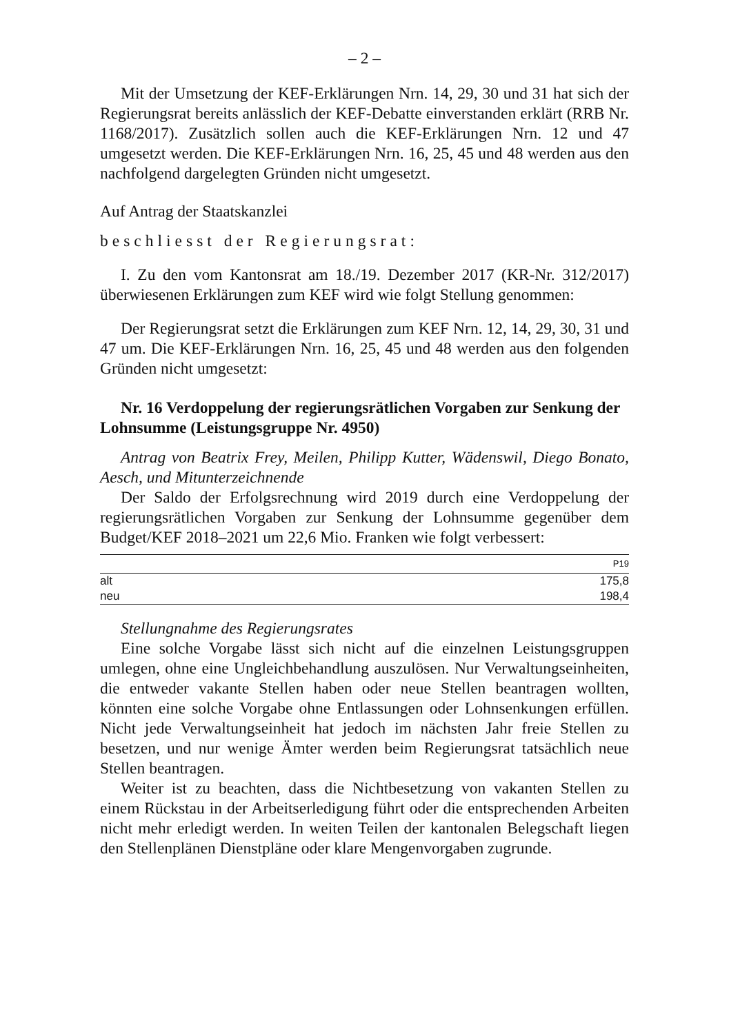– 2 –
Mit der Umsetzung der KEF-Erklärungen Nrn. 14, 29, 30 und 31 hat sich der Regierungsrat bereits anlässlich der KEF-Debatte einverstanden erklärt (RRB Nr. 1168/2017). Zusätzlich sollen auch die KEF-Erklärungen Nrn. 12 und 47 umgesetzt werden. Die KEF-Erklärungen Nrn. 16, 25, 45 und 48 werden aus den nachfolgend dargelegten Gründen nicht umgesetzt.
Auf Antrag der Staatskanzlei
beschliesst der Regierungsrat:
I. Zu den vom Kantonsrat am 18./19. Dezember 2017 (KR-Nr. 312/2017) überwiesenen Erklärungen zum KEF wird wie folgt Stellung genommen:
Der Regierungsrat setzt die Erklärungen zum KEF Nrn. 12, 14, 29, 30, 31 und 47 um. Die KEF-Erklärungen Nrn. 16, 25, 45 und 48 werden aus den folgenden Gründen nicht umgesetzt:
Nr. 16 Verdoppelung der regierungsrätlichen Vorgaben zur Senkung der Lohnsumme (Leistungsgruppe Nr. 4950)
Antrag von Beatrix Frey, Meilen, Philipp Kutter, Wädenswil, Diego Bonato, Aesch, und Mitunterzeichnende
Der Saldo der Erfolgsrechnung wird 2019 durch eine Verdoppelung der regierungsrätlichen Vorgaben zur Senkung der Lohnsumme gegenüber dem Budget/KEF 2018–2021 um 22,6 Mio. Franken wie folgt verbessert:
| | P19 |
| --- | --- |
| alt | 175,8 |
| neu | 198,4 |
Stellungnahme des Regierungsrates
Eine solche Vorgabe lässt sich nicht auf die einzelnen Leistungsgruppen umlegen, ohne eine Ungleichbehandlung auszulösen. Nur Verwaltungseinheiten, die entweder vakante Stellen haben oder neue Stellen beantragen wollten, könnten eine solche Vorgabe ohne Entlassungen oder Lohnsenkungen erfüllen. Nicht jede Verwaltungseinheit hat jedoch im nächsten Jahr freie Stellen zu besetzen, und nur wenige Ämter werden beim Regierungsrat tatsächlich neue Stellen beantragen.
Weiter ist zu beachten, dass die Nichtbesetzung von vakanten Stellen zu einem Rückstau in der Arbeitserledigung führt oder die entsprechenden Arbeiten nicht mehr erledigt werden. In weiten Teilen der kantonalen Belegschaft liegen den Stellenplänen Dienstpläne oder klare Mengenvorgaben zugrunde.